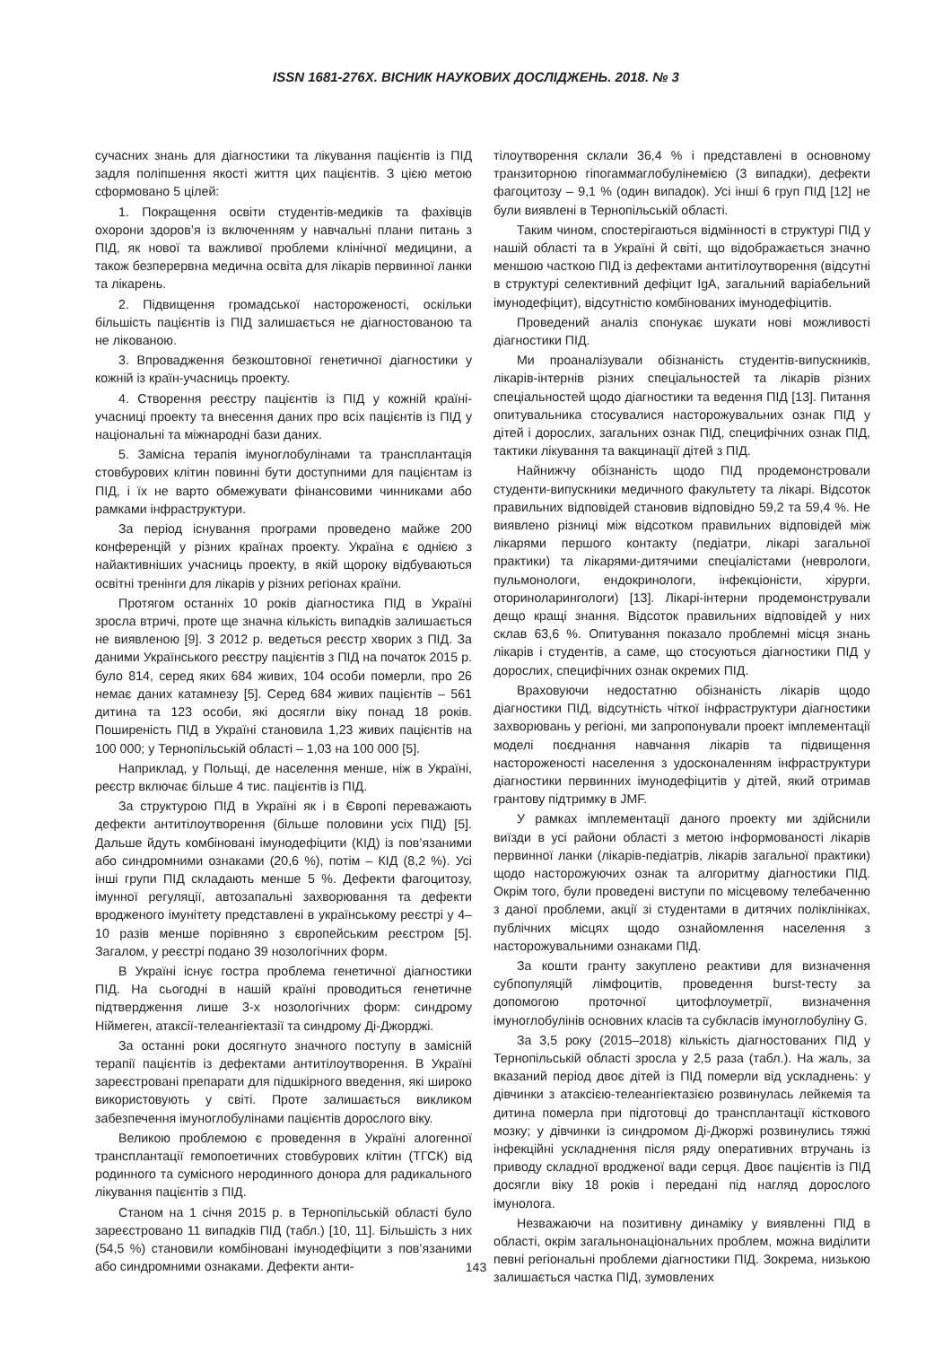ISSN 1681-276X. ВІСНИК НАУКОВИХ ДОСЛІДЖЕНЬ. 2018. № 3
сучасних знань для діагностики та лікування пацієнтів із ПІД задля поліпшення якості життя цих пацієнтів. З цією метою сформовано 5 цілей:
1. Покращення освіти студентів-медиків та фахівців охорони здоров’я із включенням у навчальні плани питань з ПІД, як нової та важливої проблеми клінічної медицини, а також безперервна медична освіта для лікарів первинної ланки та лікарень.
2. Підвищення громадської настороженості, оскільки більшість пацієнтів із ПІД залишається не діагностованою та не лікованою.
3. Впровадження безкоштовної генетичної діагностики у кожній із країн-учасниць проекту.
4. Створення реєстру пацієнтів із ПІД у кожній країні-учасниці проекту та внесення даних про всіх пацієнтів із ПІД у національні та міжнародні бази даних.
5. Замісна терапія імуноглобулінами та трансплантація стовбурових клітин повинні бути доступними для пацієнтам із ПІД, і їх не варто обмежувати фінансовими чинниками або рамками інфраструктури.
За період існування програми проведено майже 200 конференцій у різних країнах проекту. Україна є однією з найактивніших учасниць проекту, в якій щороку відбуваються освітні тренінги для лікарів у різних регіонах країни.
Протягом останніх 10 років діагностика ПІД в Україні зросла втричі, проте ще значна кількість випадків залишається не виявленою [9]. З 2012 р. ведеться реєстр хворих з ПІД. За даними Українського реєстру пацієнтів з ПІД на початок 2015 р. було 814, серед яких 684 живих, 104 особи померли, про 26 немає даних катамнезу [5]. Серед 684 живих пацієнтів – 561 дитина та 123 особи, які досягли віку понад 18 років. Поширеність ПІД в Україні становила 1,23 живих пацієнтів на 100 000; у Тернопільській області – 1,03 на 100 000 [5].
Наприклад, у Польщі, де населення менше, ніж в Україні, реєстр включає більше 4 тис. пацієнтів із ПІД.
За структурою ПІД в Україні як і в Європі переважають дефекти антитілоутворення (більше половини усіх ПІД) [5]. Дальше йдуть комбіновані імунодефіцити (КІД) із пов’язаними або синдромними ознаками (20,6 %), потім – КІД (8,2 %). Усі інші групи ПІД складають менше 5 %. Дефекти фагоцитозу, імунної регуляції, автозапальні захворювання та дефекти вродженого імунітету представлені в українському реєстрі у 4–10 разів менше порівняно з європейським реєстром [5]. Загалом, у реєстрі подано 39 нозологічних форм.
В Україні існує гостра проблема генетичної діагностики ПІД. На сьогодні в нашій країні проводиться генетичне підтвердження лише 3-х нозологічних форм: синдрому Ніймеген, атаксії-телеангіектазії та синдрому Ді-Джорджі.
За останні роки досягнуто значного поступу в замісній терапії пацієнтів із дефектами антитілоутворення. В Україні зареєстровані препарати для підшкірного введення, які широко використовують у світі. Проте залишається викликом забезпечення імуноглобулінами пацієнтів дорослого віку.
Великою проблемою є проведення в Україні алогенної трансплантації гемопоетичних стовбурових клітин (ТГСК) від родинного та сумісного неродинного донора для радикального лікування пацієнтів з ПІД.
Станом на 1 січня 2015 р. в Тернопільській області було зареєстровано 11 випадків ПІД (табл.) [10, 11]. Більшість з них (54,5 %) становили комбіновані імунодефіцити з пов’язаними або синдромними ознаками. Дефекти анти-
тілоутворення склали 36,4 % і представлені в основному транзиторною гіпогаммаглобулінемією (3 випадки), дефекти фагоцитозу – 9,1 % (один випадок). Усі інші 6 груп ПІД [12] не були виявлені в Тернопільській області.
Таким чином, спостерігаються відмінності в структурі ПІД у нашій області та в Україні й світі, що відображається значно меншою часткою ПІД із дефектами антитілоутворення (відсутні в структурі селективний дефіцит IgA, загальний варіабельний імунодефіцит), відсутністю комбінованих імунодефіцитів.
Проведений аналіз спонукає шукати нові можливості діагностики ПІД.
Ми проаналізували обізнаність студентів-випускників, лікарів-інтернів різних спеціальностей та лікарів різних спеціальностей щодо діагностики та ведення ПІД [13]. Питання опитувальника стосувалися насторожувальних ознак ПІД у дітей і дорослих, загальних ознак ПІД, специфічних ознак ПІД, тактики лікування та вакцинації дітей з ПІД.
Найнижчу обізнаність щодо ПІД продемонстровали студенти-випускники медичного факультету та лікарі. Відсоток правильних відповідей становив відповідно 59,2 та 59,4 %. Не виявлено різниці між відсотком правильних відповідей між лікарями першого контакту (педіатри, лікарі загальної практики) та лікарями-дитячими спеціалістами (неврологи, пульмонологи, ендокринологи, інфекціоністи, хірурги, оториноларингологи) [13]. Лікарі-інтерни продемонстрували дещо кращі знання. Відсоток правильних відповідей у них склав 63,6 %. Опитування показало проблемні місця знань лікарів і студентів, а саме, що стосуються діагностики ПІД у дорослих, специфічних ознак окремих ПІД.
Враховуючи недостатню обізнаність лікарів щодо діагностики ПІД, відсутність чіткої інфраструктури діагностики захворювань у регіоні, ми запропонували проект імплементації моделі поєднання навчання лікарів та підвищення настороженості населення з удосконаленням інфраструктури діагностики первинних імунодефіцитів у дітей, який отримав грантову підтримку в JMF.
У рамках імплементації даного проекту ми здійснили виїзди в усі райони області з метою інформованості лікарів первинної ланки (лікарів-педіатрів, лікарів загальної практики) щодо насторожуючих ознак та алгоритму діагностики ПІД. Окрім того, були проведені виступи по місцевому телебаченню з даної проблеми, акції зі студентами в дитячих поліклініках, публічних місцях щодо ознайомлення населення з насторожувальними ознаками ПІД.
За кошти гранту закуплено реактиви для визначення субпопуляцій лімфоцитів, проведення burst-тесту за допомогою проточної цитофлоуметрії, визначення імуноглобулінів основних класів та субкласів імуноглобуліну G.
За 3,5 року (2015–2018) кількість діагностованих ПІД у Тернопільській області зросла у 2,5 раза (табл.). На жаль, за вказаний період двоє дітей із ПІД померли від ускладнень: у дівчинки з атаксією-телеангіектазією розвинулась лейкемія та дитина померла при підготовці до трансплантації кісткового мозку; у дівчинки із синдромом Ді-Джоржі розвинулись тяжкі інфекційні ускладнення після ряду оперативних втручань із приводу складної вродженої вади серця. Двоє пацієнтів із ПІД досягли віку 18 років і передані під нагляд дорослого імунолога.
Незважаючи на позитивну динаміку у виявленні ПІД в області, окрім загальнонаціональних проблем, можна виділити певні регіональні проблеми діагностики ПІД. Зокрема, низькою залишається частка ПІД, зумовлених
143